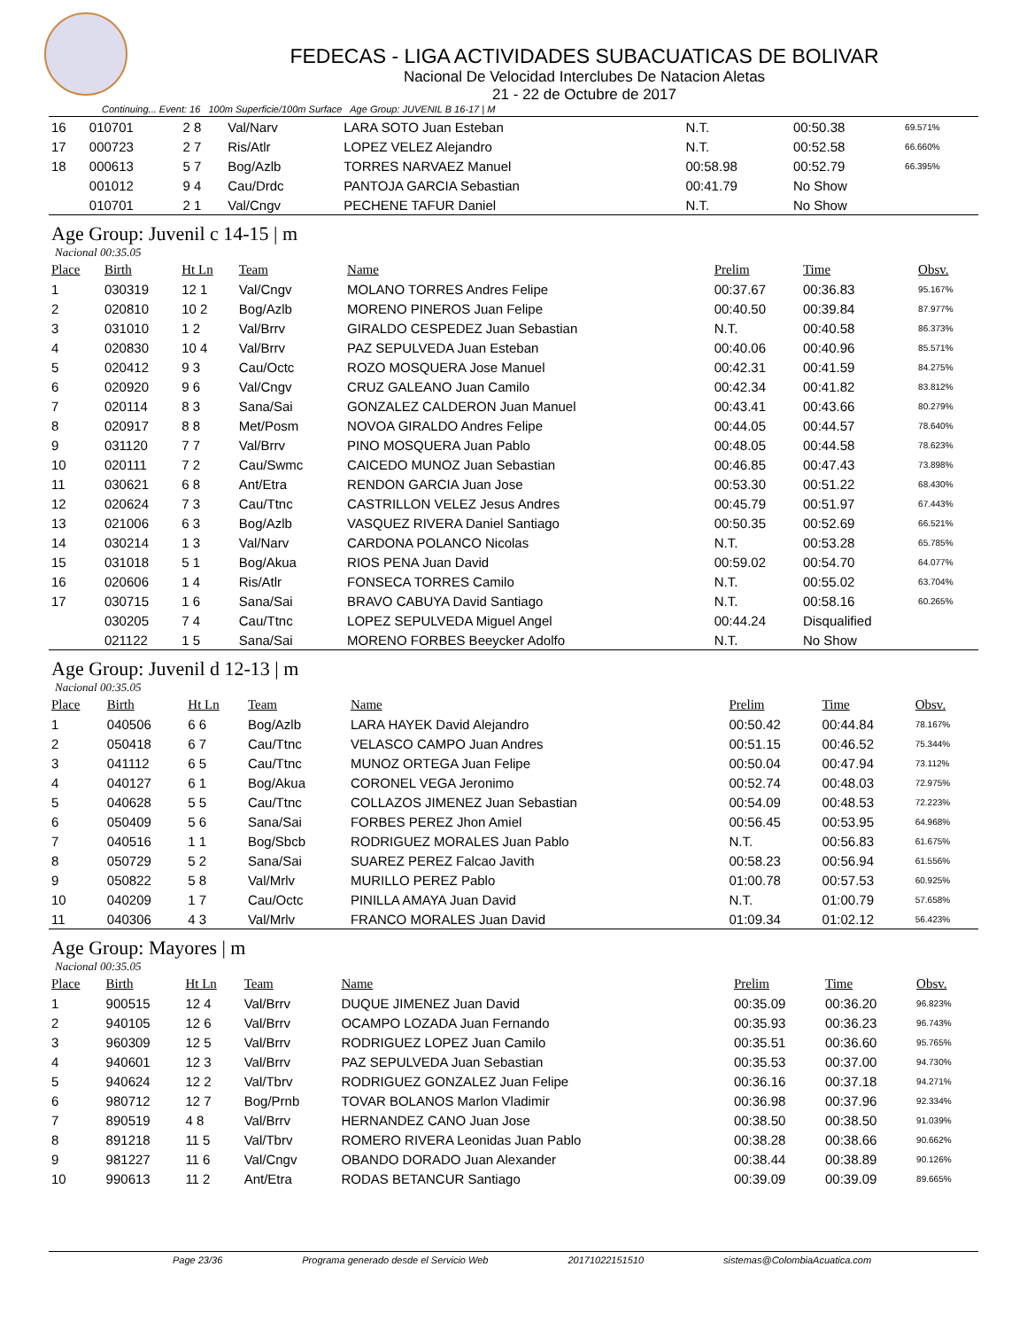FEDECAS - LIGA ACTIVIDADES SUBACUATICAS DE BOLIVAR
Nacional De Velocidad Interclubes De Natacion Aletas
21 - 22 de Octubre de 2017
Continuing... Event: 16 100m Superficie/100m Surface Age Group: JUVENIL B 16-17 | M
| 16 | 010701 | 2 8 | Val/Narv | LARA SOTO Juan Esteban | N.T. | 00:50.38 | 69.571% |
| 17 | 000723 | 2 7 | Ris/Atlr | LOPEZ VELEZ Alejandro | N.T. | 00:52.58 | 66.660% |
| 18 | 000613 | 5 7 | Bog/Azlb | TORRES NARVAEZ Manuel | 00:58.98 | 00:52.79 | 66.395% |
| | 001012 | 9 4 | Cau/Drdc | PANTOJA GARCIA Sebastian | 00:41.79 | No Show | |
| | 010701 | 2 1 | Val/Cngv | PECHENE TAFUR Daniel | N.T. | No Show | |
Age Group: Juvenil c 14-15 | m
Nacional 00:35.05
| Place | Birth | Ht Ln | Team | Name | Prelim | Time | Obsv. |
| --- | --- | --- | --- | --- | --- | --- | --- |
| 1 | 030319 | 12 1 | Val/Cngv | MOLANO TORRES Andres Felipe | 00:37.67 | 00:36.83 | 95.167% |
| 2 | 020810 | 10 2 | Bog/Azlb | MORENO PINEROS Juan Felipe | 00:40.50 | 00:39.84 | 87.977% |
| 3 | 031010 | 1 2 | Val/Brrv | GIRALDO CESPEDEZ Juan Sebastian | N.T. | 00:40.58 | 86.373% |
| 4 | 020830 | 10 4 | Val/Brrv | PAZ SEPULVEDA Juan Esteban | 00:40.06 | 00:40.96 | 85.571% |
| 5 | 020412 | 9 3 | Cau/Octc | ROZO MOSQUERA Jose Manuel | 00:42.31 | 00:41.59 | 84.275% |
| 6 | 020920 | 9 6 | Val/Cngv | CRUZ GALEANO Juan Camilo | 00:42.34 | 00:41.82 | 83.812% |
| 7 | 020114 | 8 3 | Sana/Sai | GONZALEZ CALDERON Juan Manuel | 00:43.41 | 00:43.66 | 80.279% |
| 8 | 020917 | 8 8 | Met/Posm | NOVOA GIRALDO Andres Felipe | 00:44.05 | 00:44.57 | 78.640% |
| 9 | 031120 | 7 7 | Val/Brrv | PINO MOSQUERA Juan Pablo | 00:48.05 | 00:44.58 | 78.623% |
| 10 | 020111 | 7 2 | Cau/Swmc | CAICEDO MUNOZ Juan Sebastian | 00:46.85 | 00:47.43 | 73.898% |
| 11 | 030621 | 6 8 | Ant/Etra | RENDON GARCIA Juan Jose | 00:53.30 | 00:51.22 | 68.430% |
| 12 | 020624 | 7 3 | Cau/Ttnc | CASTRILLON VELEZ Jesus Andres | 00:45.79 | 00:51.97 | 67.443% |
| 13 | 021006 | 6 3 | Bog/Azlb | VASQUEZ RIVERA Daniel Santiago | 00:50.35 | 00:52.69 | 66.521% |
| 14 | 030214 | 1 3 | Val/Narv | CARDONA POLANCO Nicolas | N.T. | 00:53.28 | 65.785% |
| 15 | 031018 | 5 1 | Bog/Akua | RIOS PENA Juan David | 00:59.02 | 00:54.70 | 64.077% |
| 16 | 020606 | 1 4 | Ris/Atlr | FONSECA TORRES Camilo | N.T. | 00:55.02 | 63.704% |
| 17 | 030715 | 1 6 | Sana/Sai | BRAVO CABUYA David Santiago | N.T. | 00:58.16 | 60.265% |
| | 030205 | 7 4 | Cau/Ttnc | LOPEZ SEPULVEDA Miguel Angel | 00:44.24 | Disqualified | |
| | 021122 | 1 5 | Sana/Sai | MORENO FORBES Beeycker Adolfo | N.T. | No Show | |
Age Group: Juvenil d 12-13 | m
Nacional 00:35.05
| Place | Birth | Ht Ln | Team | Name | Prelim | Time | Obsv. |
| --- | --- | --- | --- | --- | --- | --- | --- |
| 1 | 040506 | 6 6 | Bog/Azlb | LARA HAYEK David Alejandro | 00:50.42 | 00:44.84 | 78.167% |
| 2 | 050418 | 6 7 | Cau/Ttnc | VELASCO CAMPO Juan Andres | 00:51.15 | 00:46.52 | 75.344% |
| 3 | 041112 | 6 5 | Cau/Ttnc | MUNOZ ORTEGA Juan Felipe | 00:50.04 | 00:47.94 | 73.112% |
| 4 | 040127 | 6 1 | Bog/Akua | CORONEL VEGA Jeronimo | 00:52.74 | 00:48.03 | 72.975% |
| 5 | 040628 | 5 5 | Cau/Ttnc | COLLAZOS JIMENEZ Juan Sebastian | 00:54.09 | 00:48.53 | 72.223% |
| 6 | 050409 | 5 6 | Sana/Sai | FORBES PEREZ Jhon Amiel | 00:56.45 | 00:53.95 | 64.968% |
| 7 | 040516 | 1 1 | Bog/Sbcb | RODRIGUEZ MORALES Juan Pablo | N.T. | 00:56.83 | 61.675% |
| 8 | 050729 | 5 2 | Sana/Sai | SUAREZ PEREZ Falcao Javith | 00:58.23 | 00:56.94 | 61.556% |
| 9 | 050822 | 5 8 | Val/Mrlv | MURILLO PEREZ Pablo | 01:00.78 | 00:57.53 | 60.925% |
| 10 | 040209 | 1 7 | Cau/Octc | PINILLA AMAYA Juan David | N.T. | 01:00.79 | 57.658% |
| 11 | 040306 | 4 3 | Val/Mrlv | FRANCO MORALES Juan David | 01:09.34 | 01:02.12 | 56.423% |
Age Group: Mayores | m
Nacional 00:35.05
| Place | Birth | Ht Ln | Team | Name | Prelim | Time | Obsv. |
| --- | --- | --- | --- | --- | --- | --- | --- |
| 1 | 900515 | 12 4 | Val/Brrv | DUQUE JIMENEZ Juan David | 00:35.09 | 00:36.20 | 96.823% |
| 2 | 940105 | 12 6 | Val/Brrv | OCAMPO LOZADA Juan Fernando | 00:35.93 | 00:36.23 | 96.743% |
| 3 | 960309 | 12 5 | Val/Brrv | RODRIGUEZ LOPEZ Juan Camilo | 00:35.51 | 00:36.60 | 95.765% |
| 4 | 940601 | 12 3 | Val/Brrv | PAZ SEPULVEDA Juan Sebastian | 00:35.53 | 00:37.00 | 94.730% |
| 5 | 940624 | 12 2 | Val/Tbrv | RODRIGUEZ GONZALEZ Juan Felipe | 00:36.16 | 00:37.18 | 94.271% |
| 6 | 980712 | 12 7 | Bog/Prnb | TOVAR BOLANOS Marlon Vladimir | 00:36.98 | 00:37.96 | 92.334% |
| 7 | 890519 | 4 8 | Val/Brrv | HERNANDEZ CANO Juan Jose | 00:38.50 | 00:38.50 | 91.039% |
| 8 | 891218 | 11 5 | Val/Tbrv | ROMERO RIVERA Leonidas Juan Pablo | 00:38.28 | 00:38.66 | 90.662% |
| 9 | 981227 | 11 6 | Val/Cngv | OBANDO DORADO Juan Alexander | 00:38.44 | 00:38.89 | 90.126% |
| 10 | 990613 | 11 2 | Ant/Etra | RODAS BETANCUR Santiago | 00:39.09 | 00:39.09 | 89.665% |
Page 23/36 Programa generado desde el Servicio Web 20171022151510 sistemas@ColombiaAcuatica.com